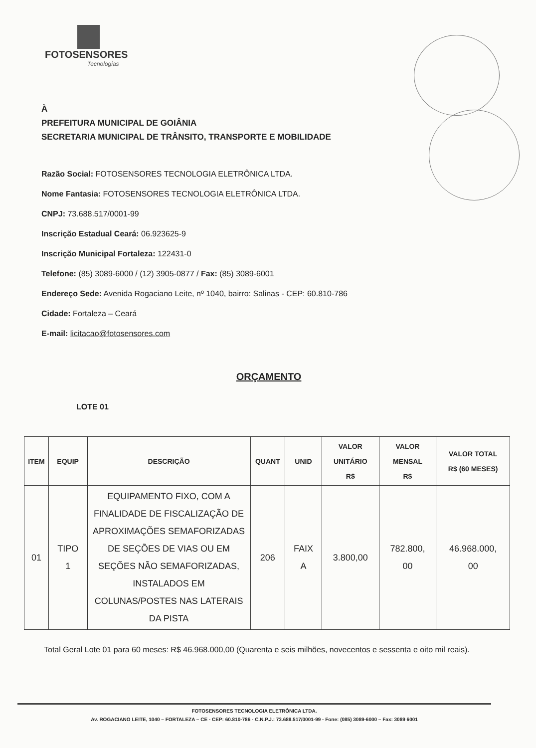FOTOSENSORES
Tecnologias
À
PREFEITURA MUNICIPAL DE GOIÂNIA
SECRETARIA MUNICIPAL DE TRÂNSITO, TRANSPORTE E MOBILIDADE
Razão Social: FOTOSENSORES TECNOLOGIA ELETRÔNICA LTDA.
Nome Fantasia: FOTOSENSORES TECNOLOGIA ELETRÔNICA LTDA.
CNPJ: 73.688.517/0001-99
Inscrição Estadual Ceará: 06.923625-9
Inscrição Municipal Fortaleza: 122431-0
Telefone: (85) 3089-6000 / (12) 3905-0877 / Fax: (85) 3089-6001
Endereço Sede: Avenida Rogaciano Leite, nº 1040, bairro: Salinas - CEP: 60.810-786
Cidade: Fortaleza – Ceará
E-mail: licitacao@fotosensores.com
ORÇAMENTO
LOTE 01
| ITEM | EQUIP | DESCRIÇÃO | QUANT | UNID | VALOR UNITÁRIO R$ | VALOR MENSAL R$ | VALOR TOTAL R$ (60 MESES) |
| --- | --- | --- | --- | --- | --- | --- | --- |
| 01 | TIPO 1 | EQUIPAMENTO FIXO, COM A FINALIDADE DE FISCALIZAÇÃO DE APROXIMAÇÕES SEMAFORIZADAS DE SEÇÕES DE VIAS OU EM SEÇÕES NÃO SEMAFORIZADAS, INSTALADOS EM COLUNAS/POSTES NAS LATERAIS DA PISTA | 206 | FAIX A | 3.800,00 | 782.800, 00 | 46.968.000, 00 |
Total Geral Lote 01 para 60 meses: R$ 46.968.000,00 (Quarenta e seis milhões, novecentos e sessenta e oito mil reais).
FOTOSENSORES TECNOLOGIA ELETRÔNICA LTDA.
Av. ROGACIANO LEITE, 1040 – FORTALEZA – CE - CEP: 60.810-786 - C.N.P.J.: 73.688.517/0001-99 - Fone: (085) 3089-6000 – Fax: 3089 6001